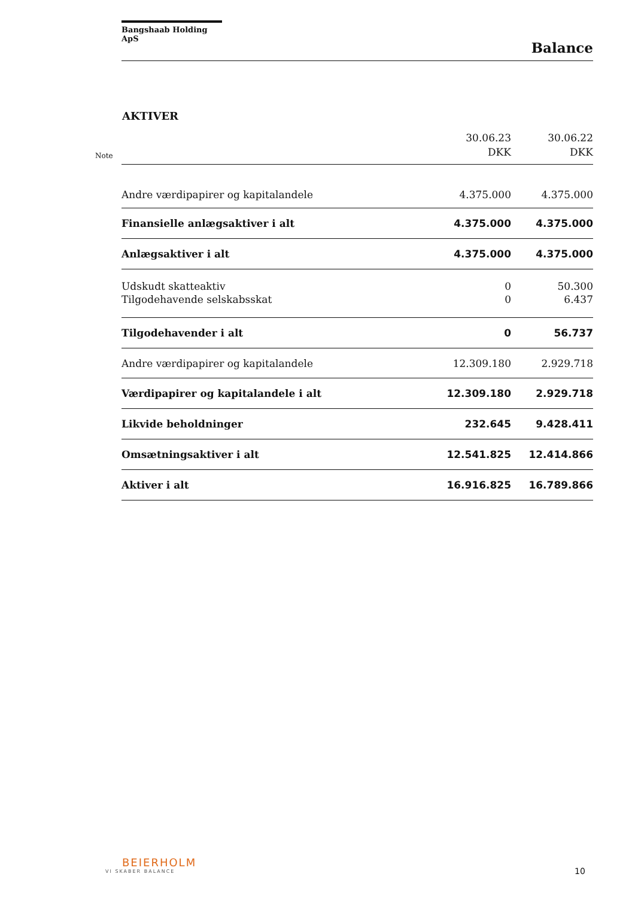Bangshaab Holding ApS
Balance
AKTIVER
Note
| | 30.06.23 DKK | 30.06.22 DKK |
| --- | --- | --- |
| Andre værdipapirer og kapitalandele | 4.375.000 | 4.375.000 |
| Finansielle anlægsaktiver i alt | 4.375.000 | 4.375.000 |
| Anlægsaktiver i alt | 4.375.000 | 4.375.000 |
| Udskudt skatteaktiv | 0 | 50.300 |
| Tilgodehavende selskabsskat | 0 | 6.437 |
| Tilgodehavender i alt | 0 | 56.737 |
| Andre værdipapirer og kapitalandele | 12.309.180 | 2.929.718 |
| Værdipapirer og kapitalandele i alt | 12.309.180 | 2.929.718 |
| Likvide beholdninger | 232.645 | 9.428.411 |
| Omsætningsaktiver i alt | 12.541.825 | 12.414.866 |
| Aktiver i alt | 16.916.825 | 16.789.866 |
BEIERHOLM
VI SKABER BALANCE
10